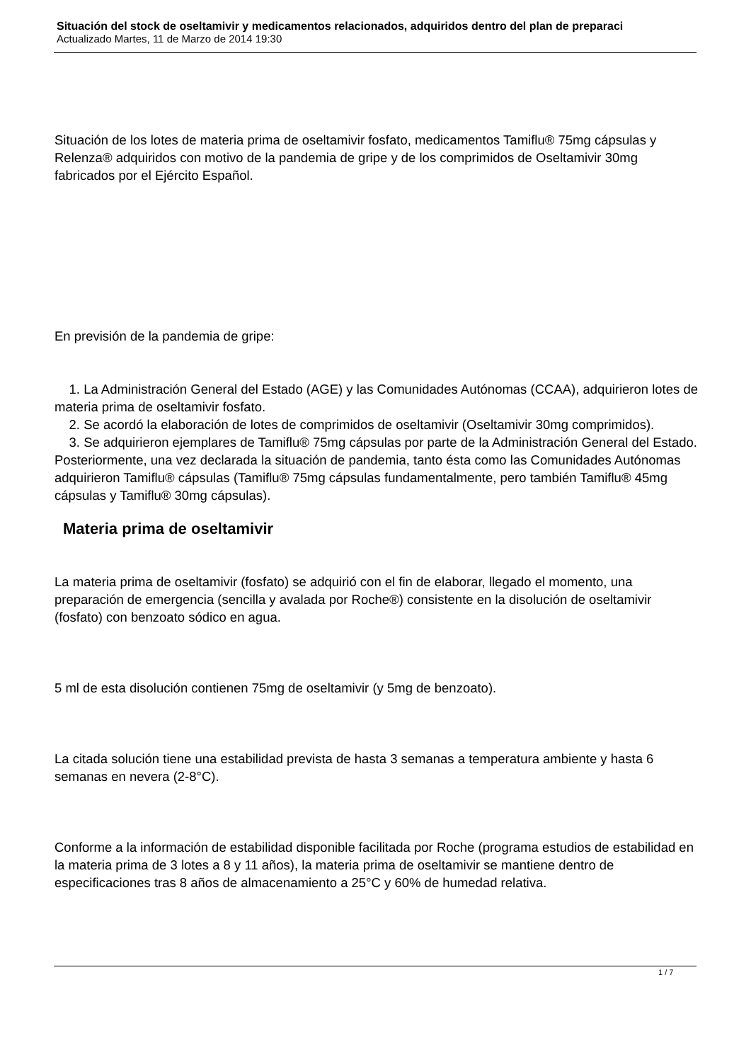Situación del stock de oseltamivir y medicamentos relacionados, adquiridos dentro del plan de preparaci
Actualizado Martes, 11 de Marzo de 2014 19:30
Situación de los lotes de materia prima de oseltamivir fosfato, medicamentos Tamiflu® 75mg cápsulas y Relenza® adquiridos con motivo de la pandemia de gripe y de los comprimidos de Oseltamivir 30mg fabricados por el Ejército Español.
En previsión de la pandemia de gripe:
1. La Administración General del Estado (AGE) y las Comunidades Autónomas (CCAA), adquirieron lotes de materia prima de oseltamivir fosfato.
2. Se acordó la elaboración de lotes de comprimidos de oseltamivir (Oseltamivir 30mg comprimidos).
3. Se adquirieron ejemplares de Tamiflu® 75mg cápsulas por parte de la Administración General del Estado. Posteriormente, una vez declarada la situación de pandemia, tanto ésta como las Comunidades Autónomas adquirieron Tamiflu® cápsulas (Tamiflu® 75mg cápsulas fundamentalmente, pero también Tamiflu® 45mg cápsulas y Tamiflu® 30mg cápsulas).
Materia prima de oseltamivir
La materia prima de oseltamivir (fosfato) se adquirió con el fin de elaborar, llegado el momento, una preparación de emergencia (sencilla y avalada por Roche®) consistente en la disolución de oseltamivir (fosfato) con benzoato sódico en agua.
5 ml de esta disolución contienen 75mg de oseltamivir (y 5mg de benzoato).
La citada solución tiene una estabilidad prevista de hasta 3 semanas a temperatura ambiente y hasta 6 semanas en nevera (2-8°C).
Conforme a la información de estabilidad disponible facilitada por Roche (programa estudios de estabilidad en la materia prima de 3 lotes a 8 y 11 años), la materia prima de oseltamivir se mantiene dentro de especificaciones tras 8 años de almacenamiento a 25°C y 60% de humedad relativa.
1 / 7